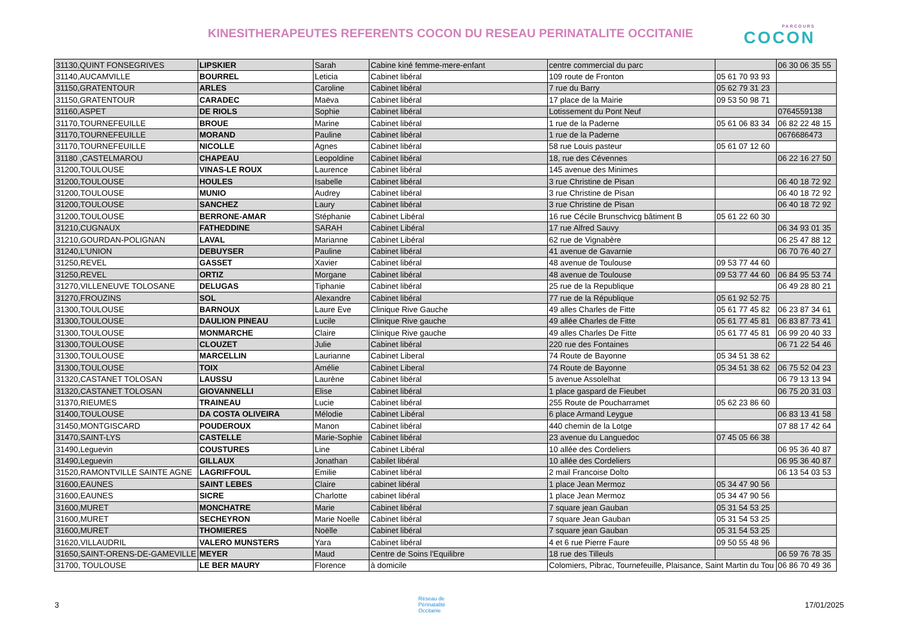KINESITHERAPEUTES REFERENTS COCON DU RESEAU PERINATALITE OCCITANIE
PARCOURS
COCON
| 31130,QUINT FONSEGRIVES | LIPSKIER | Sarah | Cabine kiné femme-mere-enfant | centre commercial du parc | | 06 30 06 35 55 |
| 31140,AUCAMVILLE | BOURREL | Leticia | Cabinet libéral | 109 route de Fronton | 05 61 70 93 93 | |
| 31150,GRATENTOUR | ARLES | Caroline | Cabinet libéral | 7 rue du Barry | 05 62 79 31 23 | |
| 31150,GRATENTOUR | CARADEC | Maëva | Cabinet libéral | 17 place de la Mairie | 09 53 50 98 71 | |
| 31160,ASPET | DE RIOLS | Sophie | Cabinet libéral | Lotissement du Pont Neuf | | 0764559138 |
| 31170,TOURNEFEUILLE | BROUE | Marine | Cabinet libéral | 1 rue de la Paderne | 05 61 06 83 34 | 06 82 22 48 15 |
| 31170,TOURNEFEUILLE | MORAND | Pauline | Cabinet libéral | 1 rue de la Paderne | | 0676686473 |
| 31170,TOURNEFEUILLE | NICOLLE | Agnes | Cabinet libéral | 58 rue Louis pasteur | 05 61 07 12 60 | |
| 31180 ,CASTELMAROU | CHAPEAU | Leopoldine | Cabinet libéral | 18, rue des Cévennes | | 06 22 16 27 50 |
| 31200,TOULOUSE | VINAS-LE ROUX | Laurence | Cabinet libéral | 145 avenue des Minimes | | |
| 31200,TOULOUSE | HOULES | Isabelle | Cabinet libéral | 3 rue Christine de Pisan | | 06 40 18 72 92 |
| 31200,TOULOUSE | MUNIO | Audrey | Cabinet libéral | 3 rue Christine de Pisan | | 06 40 18 72 92 |
| 31200,TOULOUSE | SANCHEZ | Laury | Cabinet libéral | 3 rue Christine de Pisan | | 06 40 18 72 92 |
| 31200,TOULOUSE | BERRONE-AMAR | Stéphanie | Cabinet Libéral | 16 rue Cécile Brunschvicg bâtiment B | 05 61 22 60 30 | |
| 31210,CUGNAUX | FATHEDDINE | SARAH | Cabinet Libéral | 17 rue Alfred Sauvy | | 06 34 93 01 35 |
| 31210,GOURDAN-POLIGNAN | LAVAL | Marianne | Cabinet Libéral | 62 rue de Vignabère | | 06 25 47 88 12 |
| 31240,L'UNION | DEBUYSER | Pauline | Cabinet libéral | 41 avenue de Gavarnie | | 06 70 76 40 27 |
| 31250,REVEL | GASSET | Xavier | Cabinet libéral | 48 avenue de Toulouse | 09 53 77 44 60 | |
| 31250,REVEL | ORTIZ | Morgane | Cabinet libéral | 48 avenue de Toulouse | 09 53 77 44 60 | 06 84 95 53 74 |
| 31270,VILLENEUVE TOLOSANE | DELUGAS | Tiphanie | Cabinet libéral | 25 rue de la Republique | | 06 49 28 80 21 |
| 31270,FROUZINS | SOL | Alexandre | Cabinet libéral | 77 rue de la République | 05 61 92 52 75 | |
| 31300,TOULOUSE | BARNOUX | Laure Eve | Clinique Rive Gauche | 49 alles Charles de Fitte | 05 61 77 45 82 | 06 23 87 34 61 |
| 31300,TOULOUSE | DAULION PINEAU | Lucile | Clinique Rive gauche | 49 allée Charles de Fitte | 05 61 77 45 81 | 06 83 87 73 41 |
| 31300,TOULOUSE | MONMARCHE | Claire | Clinique Rive gauche | 49 alles Charles De Fitte | 05 61 77 45 81 | 06 99 20 40 33 |
| 31300,TOULOUSE | CLOUZET | Julie | Cabinet libéral | 220 rue des Fontaines | | 06 71 22 54 46 |
| 31300,TOULOUSE | MARCELLIN | Laurianne | Cabinet Liberal | 74 Route de Bayonne | 05 34 51 38 62 | |
| 31300,TOULOUSE | TOIX | Amélie | Cabinet Liberal | 74 Route de Bayonne | 05 34 51 38 62 | 06 75 52 04 23 |
| 31320,CASTANET TOLOSAN | LAUSSU | Laurène | Cabinet libéral | 5 avenue Assolelhat | | 06 79 13 13 94 |
| 31320,CASTANET TOLOSAN | GIOVANNELLI | Elise | Cabinet libéral | 1 place gaspard de Fieubet | | 06 75 20 31 03 |
| 31370,RIEUMES | TRAINEAU | Lucie | Cabinet libéral | 255 Route de Poucharramet | 05 62 23 86 60 | |
| 31400,TOULOUSE | DA COSTA OLIVEIRA | Mélodie | Cabinet Libéral | 6 place Armand Leygue | | 06 83 13 41 58 |
| 31450,MONTGISCARD | POUDEROUX | Manon | Cabinet libéral | 440 chemin de la Lotge | | 07 88 17 42 64 |
| 31470,SAINT-LYS | CASTELLE | Marie-Sophie | Cabinet libéral | 23 avenue du Languedoc | 07 45 05 66 38 | |
| 31490,Leguevin | COUSTURES | Line | Cabinet Libéral | 10 allée des Cordeliers | | 06 95 36 40 87 |
| 31490,Leguevin | GILLAUX | Jonathan | Cabilet libéral | 10 allée des Cordeliers | | 06 95 36 40 87 |
| 31520,RAMONTVILLE SAINTE AGNE | LAGRIFFOUL | Emilie | Cabinet libéral | 2 mail Francoise Dolto | | 06 13 54 03 53 |
| 31600,EAUNES | SAINT LEBES | Claire | cabinet libéral | 1 place Jean Mermoz | 05 34 47 90 56 | |
| 31600,EAUNES | SICRE | Charlotte | cabinet libéral | 1 place Jean Mermoz | 05 34 47 90 56 | |
| 31600,MURET | MONCHATRE | Marie | Cabinet libéral | 7 square jean Gauban | 05 31 54 53 25 | |
| 31600,MURET | SECHEYRON | Marie Noelle | Cabinet libéral | 7 square Jean Gauban | 05 31 54 53 25 | |
| 31600,MURET | THOMIERES | Noëlle | Cabinet libéral | 7 square jean Gauban | 05 31 54 53 25 | |
| 31620,VILLAUDRIL | VALERO MUNSTERS | Yara | Cabinet libéral | 4 et 6 rue Pierre Faure | 09 50 55 48 96 | |
| 31650,SAINT-ORENS-DE-GAMEVILLE | MEYER | Maud | Centre de Soins l'Equilibre | 18 rue des Tilleuls | | 06 59 76 78 35 |
| 31700, TOULOUSE | LE BER MAURY | Florence | à domicile | Colomiers, Pibrac, Tournefeuille, Plaisance, Saint Martin du Tou | | 06 86 70 49 36 |
3 Réseau de
Périnatalité
Occitanie 17/01/2025